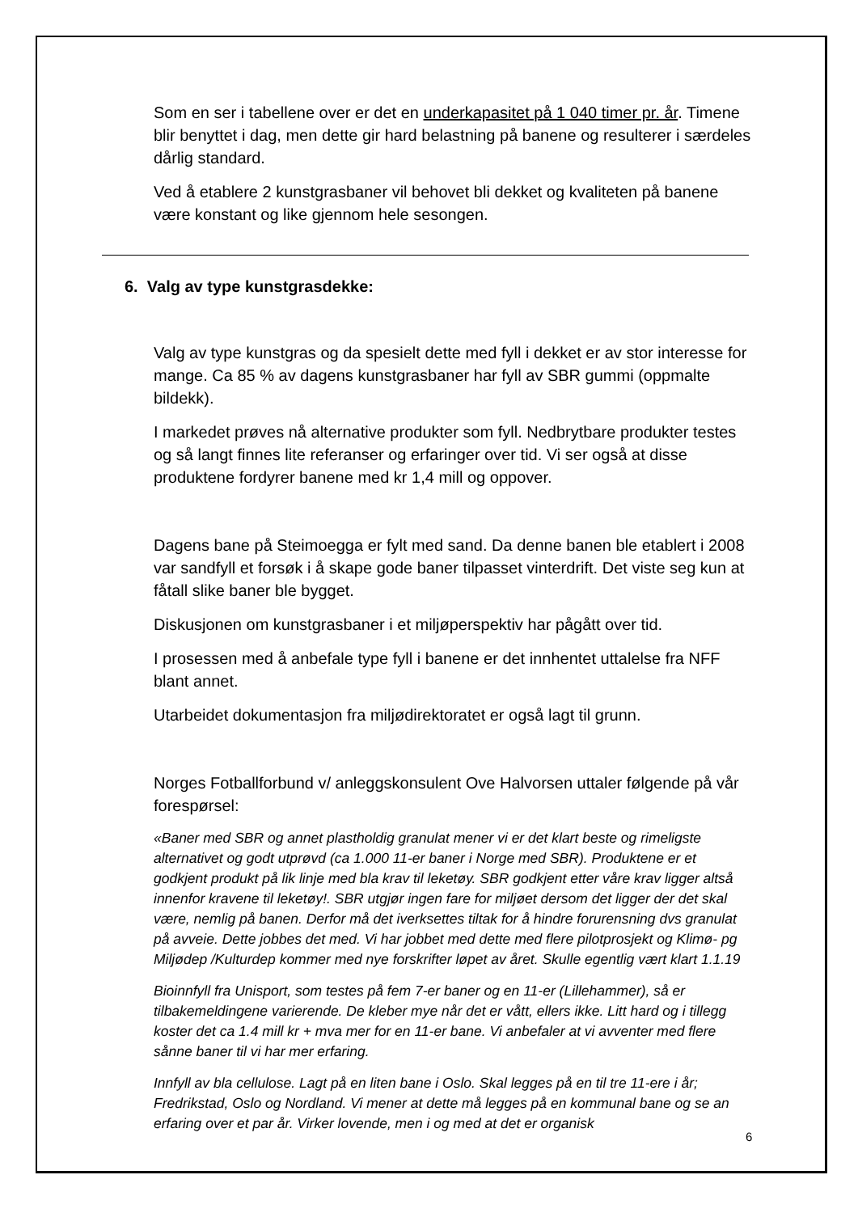Som en ser i tabellene over er det en underkapasitet på 1 040 timer pr. år. Timene blir benyttet i dag, men dette gir hard belastning på banene og resulterer i særdeles dårlig standard.
Ved å etablere 2 kunstgrasbaner vil behovet bli dekket og kvaliteten på banene være konstant og like gjennom hele sesongen.
6. Valg av type kunstgrasdekke:
Valg av type kunstgras og da spesielt dette med fyll i dekket er av stor interesse for mange. Ca 85 % av dagens kunstgrasbaner har fyll av SBR gummi (oppmalte bildekk).
I markedet prøves nå alternative produkter som fyll. Nedbrytbare produkter testes og så langt finnes lite referanser og erfaringer over tid. Vi ser også at disse produktene fordyrer banene med kr 1,4 mill og oppover.
Dagens bane på Steimoegga er fylt med sand. Da denne banen ble etablert i 2008 var sandfyll et forsøk i å skape gode baner tilpasset vinterdrift. Det viste seg kun at fåtall slike baner ble bygget.
Diskusjonen om kunstgrasbaner i et miljøperspektiv har pågått over tid.
I prosessen med å anbefale type fyll i banene er det innhentet uttalelse fra NFF blant annet.
Utarbeidet dokumentasjon fra miljødirektoratet er også lagt til grunn.
Norges Fotballforbund v/ anleggskonsulent Ove Halvorsen uttaler følgende på vår forespørsel:
«Baner med SBR og annet plastholdig granulat mener vi er det klart beste og rimeligste alternativet og godt utprøvd (ca 1.000 11-er baner i Norge med SBR). Produktene er et godkjent produkt på lik linje med bla krav til leketøy. SBR godkjent etter våre krav ligger altså innenfor kravene til leketøy!. SBR utgjør ingen fare for miljøet dersom det ligger der det skal være, nemlig på banen. Derfor må det iverksettes tiltak for å hindre forurensning dvs granulat på avveie. Dette jobbes det med. Vi har jobbet med dette med flere pilotprosjekt og Klimø- pg Miljødep /Kulturdep kommer med nye forskrifter løpet av året. Skulle egentlig vært klart 1.1.19
Bioinnfyll fra Unisport, som testes på fem 7-er baner og en 11-er (Lillehammer), så er tilbakemeldingene varierende. De kleber mye når det er vått, ellers ikke. Litt hard og i tillegg koster det ca 1.4 mill kr + mva mer for en 11-er bane. Vi anbefaler at vi avventer med flere sånne baner til vi har mer erfaring.
Innfyll av bla cellulose. Lagt på en liten bane i Oslo. Skal legges på en til tre 11-ere i år; Fredrikstad, Oslo og Nordland. Vi mener at dette må legges på en kommunal bane og se an erfaring over et par år. Virker lovende, men i og med at det er organisk
6